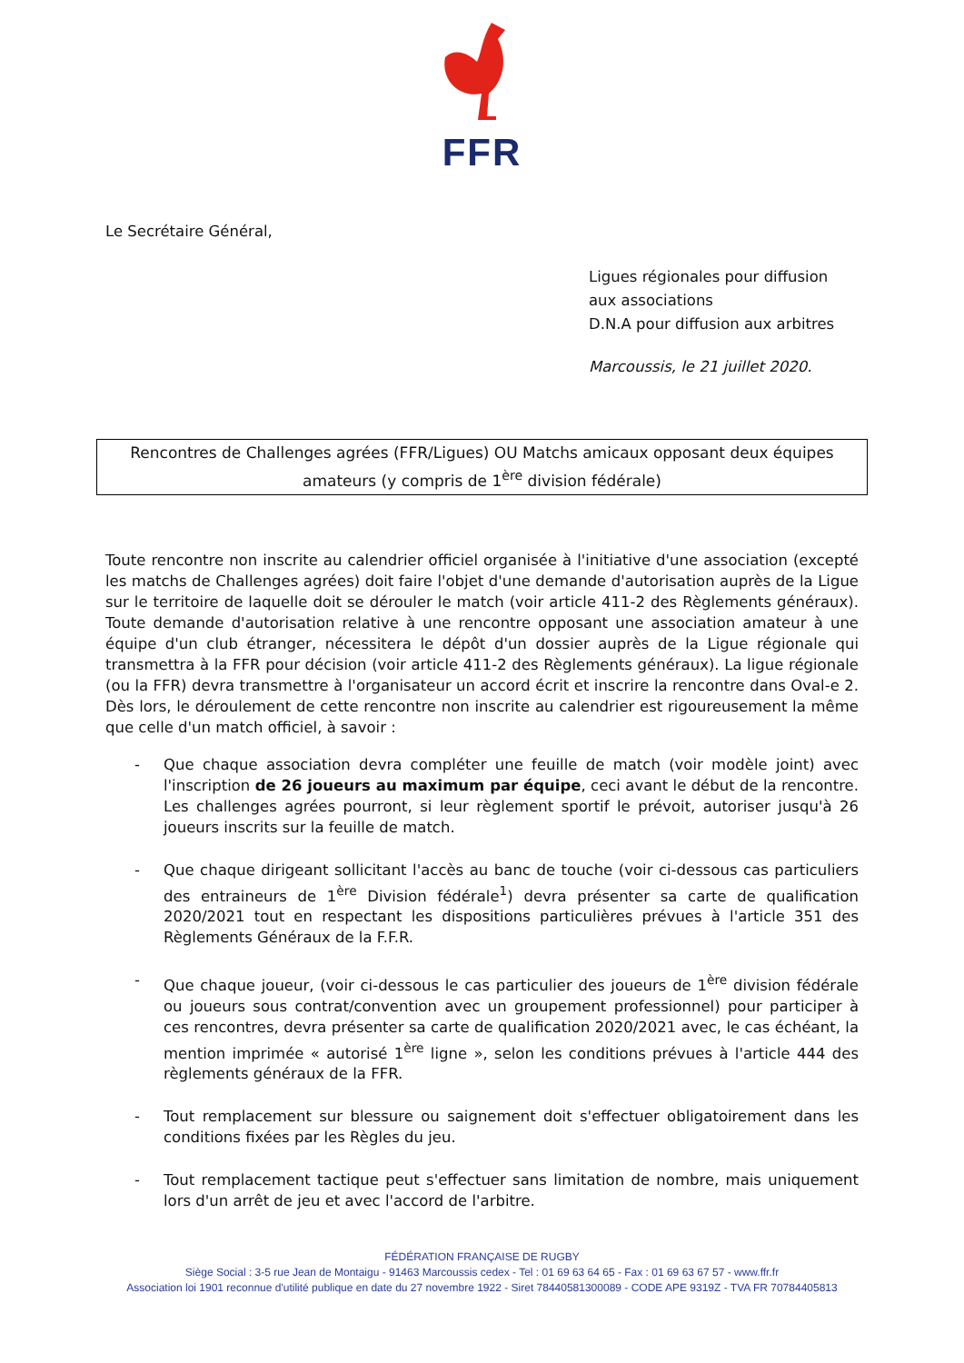FFR
Le Secrétaire Général,
Ligues régionales pour diffusion
aux associations
D.N.A pour diffusion aux arbitres
Marcoussis, le 21 juillet 2020.
Rencontres de Challenges agrées (FFR/Ligues) OU Matchs amicaux opposant deux équipes amateurs (y compris de 1<sup>ère</sup> division fédérale)
Toute rencontre non inscrite au calendrier officiel organisée à l'initiative d'une association (excepté les matchs de Challenges agrées) doit faire l'objet d'une demande d'autorisation auprès de la Ligue sur le territoire de laquelle doit se dérouler le match (voir article 411-2 des Règlements généraux). Toute demande d'autorisation relative à une rencontre opposant une association amateur à une équipe d'un club étranger, nécessitera le dépôt d'un dossier auprès de la Ligue régionale qui transmettra à la FFR pour décision (voir article 411-2 des Règlements généraux). La ligue régionale (ou la FFR) devra transmettre à l'organisateur un accord écrit et inscrire la rencontre dans Oval-e 2. Dès lors, le déroulement de cette rencontre non inscrite au calendrier est rigoureusement la même que celle d'un match officiel, à savoir :
- Que chaque association devra compléter une feuille de match (voir modèle joint) avec l'inscription de 26 joueurs au maximum par équipe, ceci avant le début de la rencontre. Les challenges agrées pourront, si leur règlement sportif le prévoit, autoriser jusqu'à 26 joueurs inscrits sur la feuille de match.
- Que chaque dirigeant sollicitant l'accès au banc de touche (voir ci-dessous cas particuliers des entraineurs de 1<sup>ère</sup> Division fédérale<sup>1</sup>) devra présenter sa carte de qualification 2020/2021 tout en respectant les dispositions particulières prévues à l'article 351 des Règlements Généraux de la F.F.R.
- Que chaque joueur, (voir ci-dessous le cas particulier des joueurs de 1<sup>ère</sup> division fédérale ou joueurs sous contrat/convention avec un groupement professionnel) pour participer à ces rencontres, devra présenter sa carte de qualification 2020/2021 avec, le cas échéant, la mention imprimée « autorisé 1<sup>ère</sup> ligne », selon les conditions prévues à l'article 444 des règlements généraux de la FFR.
- Tout remplacement sur blessure ou saignement doit s'effectuer obligatoirement dans les conditions fixées par les Règles du jeu.
- Tout remplacement tactique peut s'effectuer sans limitation de nombre, mais uniquement lors d'un arrêt de jeu et avec l'accord de l'arbitre.
FÉDÉRATION FRANÇAISE DE RUGBY
Siège Social : 3-5 rue Jean de Montaigu - 91463 Marcoussis cedex - Tel : 01 69 63 64 65 - Fax : 01 69 63 67 57 - www.ffr.fr
Association loi 1901 reconnue d'utilité publique en date du 27 novembre 1922 - Siret 78440581300089 - CODE APE 9319Z - TVA FR 70784405813